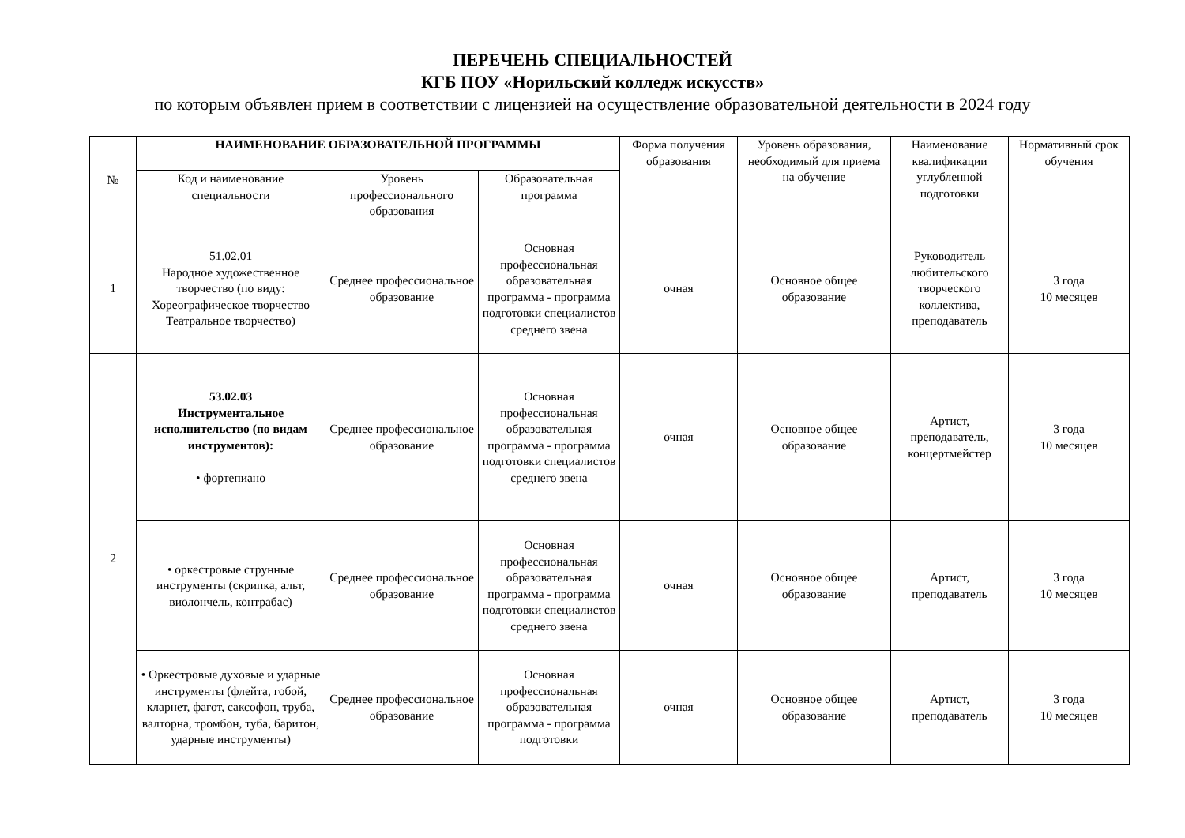ПЕРЕЧЕНЬ СПЕЦИАЛЬНОСТЕЙ
КГБ ПОУ «Норильский колледж искусств»
по которым объявлен прием в соответствии с лицензией на осуществление образовательной деятельности в 2024 году
| № | НАИМЕНОВАНИЕ ОБРАЗОВАТЕЛЬНОЙ ПРОГРАММЫ | | | Форма получения образования | Уровень образования, необходимый для приема на обучение | Наименование квалификации углубленной подготовки | Нормативный срок обучения |
| --- | --- | --- | --- | --- | --- | --- | --- |
| | Код и наименование специальности | Уровень профессионального образования | Образовательная программа | | | | |
| 1 | 51.02.01 Народное художественное творчество (по виду: Хореографическое творчество Театральное творчество) | Среднее профессиональное образование | Основная профессиональная образовательная программа - программа подготовки специалистов среднего звена | очная | Основное общее образование | Руководитель любительского творческого коллектива, преподаватель | 3 года 10 месяцев |
| 2 | 53.02.03 Инструментальное исполнительство (по видам инструментов): • фортепиано | Среднее профессиональное образование | Основная профессиональная образовательная программа - программа подготовки специалистов среднего звена | очная | Основное общее образование | Артист, преподаватель, концертмейстер | 3 года 10 месяцев |
| | • оркестровые струнные инструменты (скрипка, альт, виолончель, контрабас) | Среднее профессиональное образование | Основная профессиональная образовательная программа - программа подготовки специалистов среднего звена | очная | Основное общее образование | Артист, преподаватель | 3 года 10 месяцев |
| | • Оркестровые духовые и ударные инструменты (флейта, гобой, кларнет, фагот, саксофон, труба, валторна, тромбон, туба, баритон, ударные инструменты) | Среднее профессиональное образование | Основная профессиональная образовательная программа - программа подготовки | очная | Основное общее образование | Артист, преподаватель | 3 года 10 месяцев |